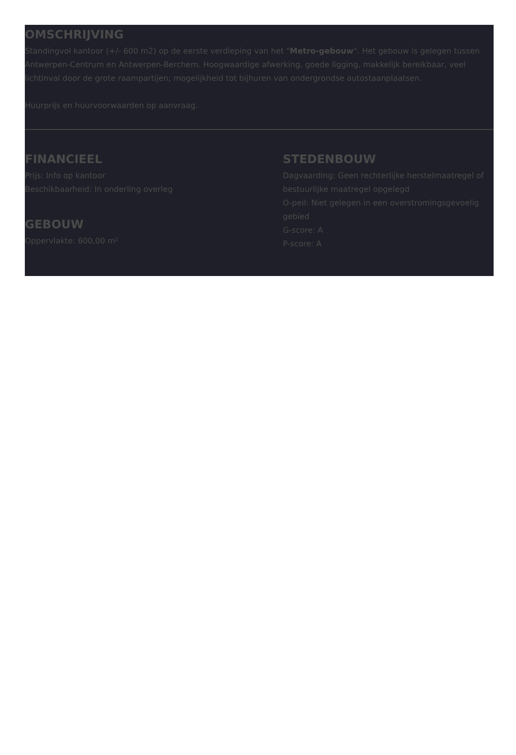OMSCHRIJVING
Standingvol kantoor (+/- 600 m2) op de eerste verdieping van het "Metro-gebouw". Het gebouw is gelegen tussen Antwerpen-Centrum en Antwerpen-Berchem. Hoogwaardige afwerking, goede ligging, makkelijk bereikbaar, veel lichtinval door de grote raampartijen; mogelijkheid tot bijhuren van ondergrondse autostaanplaatsen.
Huurprijs en huurvoorwaarden op aanvraag.
FINANCIEEL
Prijs: Info op kantoor
Beschikbaarheid: In onderling overleg
GEBOUW
Oppervlakte: 600,00 m²
STEDENBOUW
Dagvaarding: Geen rechterlijke herstelmaatregel of bestuurlijke maatregel opgelegd
O-peil: Niet gelegen in een overstromingsgevoelig gebied
G-score: A
P-score: A